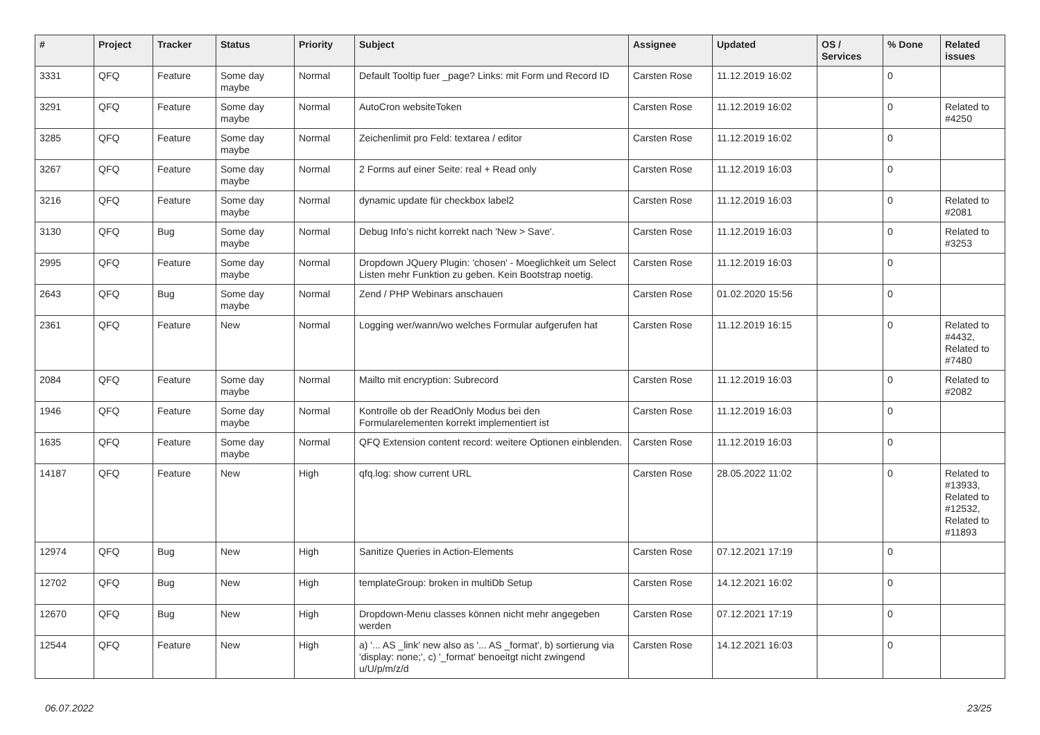| # | Project | Tracker | Status | Priority | Subject | Assignee | Updated | OS / Services | % Done | Related issues |
| --- | --- | --- | --- | --- | --- | --- | --- | --- | --- | --- |
| 3331 | QFQ | Feature | Some day maybe | Normal | Default Tooltip fuer _page? Links: mit Form und Record ID | Carsten Rose | 11.12.2019 16:02 | | 0 | |
| 3291 | QFQ | Feature | Some day maybe | Normal | AutoCron websiteToken | Carsten Rose | 11.12.2019 16:02 | | 0 | Related to #4250 |
| 3285 | QFQ | Feature | Some day maybe | Normal | Zeichenlimit pro Feld: textarea / editor | Carsten Rose | 11.12.2019 16:02 | | 0 | |
| 3267 | QFQ | Feature | Some day maybe | Normal | 2 Forms auf einer Seite: real + Read only | Carsten Rose | 11.12.2019 16:03 | | 0 | |
| 3216 | QFQ | Feature | Some day maybe | Normal | dynamic update für checkbox label2 | Carsten Rose | 11.12.2019 16:03 | | 0 | Related to #2081 |
| 3130 | QFQ | Bug | Some day maybe | Normal | Debug Info's nicht korrekt nach 'New > Save'. | Carsten Rose | 11.12.2019 16:03 | | 0 | Related to #3253 |
| 2995 | QFQ | Feature | Some day maybe | Normal | Dropdown JQuery Plugin: 'chosen' - Moeglichkeit um Select Listen mehr Funktion zu geben. Kein Bootstrap noetig. | Carsten Rose | 11.12.2019 16:03 | | 0 | |
| 2643 | QFQ | Bug | Some day maybe | Normal | Zend / PHP Webinars anschauen | Carsten Rose | 01.02.2020 15:56 | | 0 | |
| 2361 | QFQ | Feature | New | Normal | Logging wer/wann/wo welches Formular aufgerufen hat | Carsten Rose | 11.12.2019 16:15 | | 0 | Related to #4432, Related to #7480 |
| 2084 | QFQ | Feature | Some day maybe | Normal | Mailto mit encryption: Subrecord | Carsten Rose | 11.12.2019 16:03 | | 0 | Related to #2082 |
| 1946 | QFQ | Feature | Some day maybe | Normal | Kontrolle ob der ReadOnly Modus bei den Formularelementen korrekt implementiert ist | Carsten Rose | 11.12.2019 16:03 | | 0 | |
| 1635 | QFQ | Feature | Some day maybe | Normal | QFQ Extension content record: weitere Optionen einblenden. | Carsten Rose | 11.12.2019 16:03 | | 0 | |
| 14187 | QFQ | Feature | New | High | qfq.log: show current URL | Carsten Rose | 28.05.2022 11:02 | | 0 | Related to #13933, Related to #12532, Related to #11893 |
| 12974 | QFQ | Bug | New | High | Sanitize Queries in Action-Elements | Carsten Rose | 07.12.2021 17:19 | | 0 | |
| 12702 | QFQ | Bug | New | High | templateGroup: broken in multiDb Setup | Carsten Rose | 14.12.2021 16:02 | | 0 | |
| 12670 | QFQ | Bug | New | High | Dropdown-Menu classes können nicht mehr angegeben werden | Carsten Rose | 07.12.2021 17:19 | | 0 | |
| 12544 | QFQ | Feature | New | High | a) '... AS _link' new also as '... AS _format', b) sortierung via 'display: none;', c) '_format' benoeitgt nicht zwingend u/U/p/m/z/d | Carsten Rose | 14.12.2021 16:03 | | 0 | |
06.07.2022 23/25